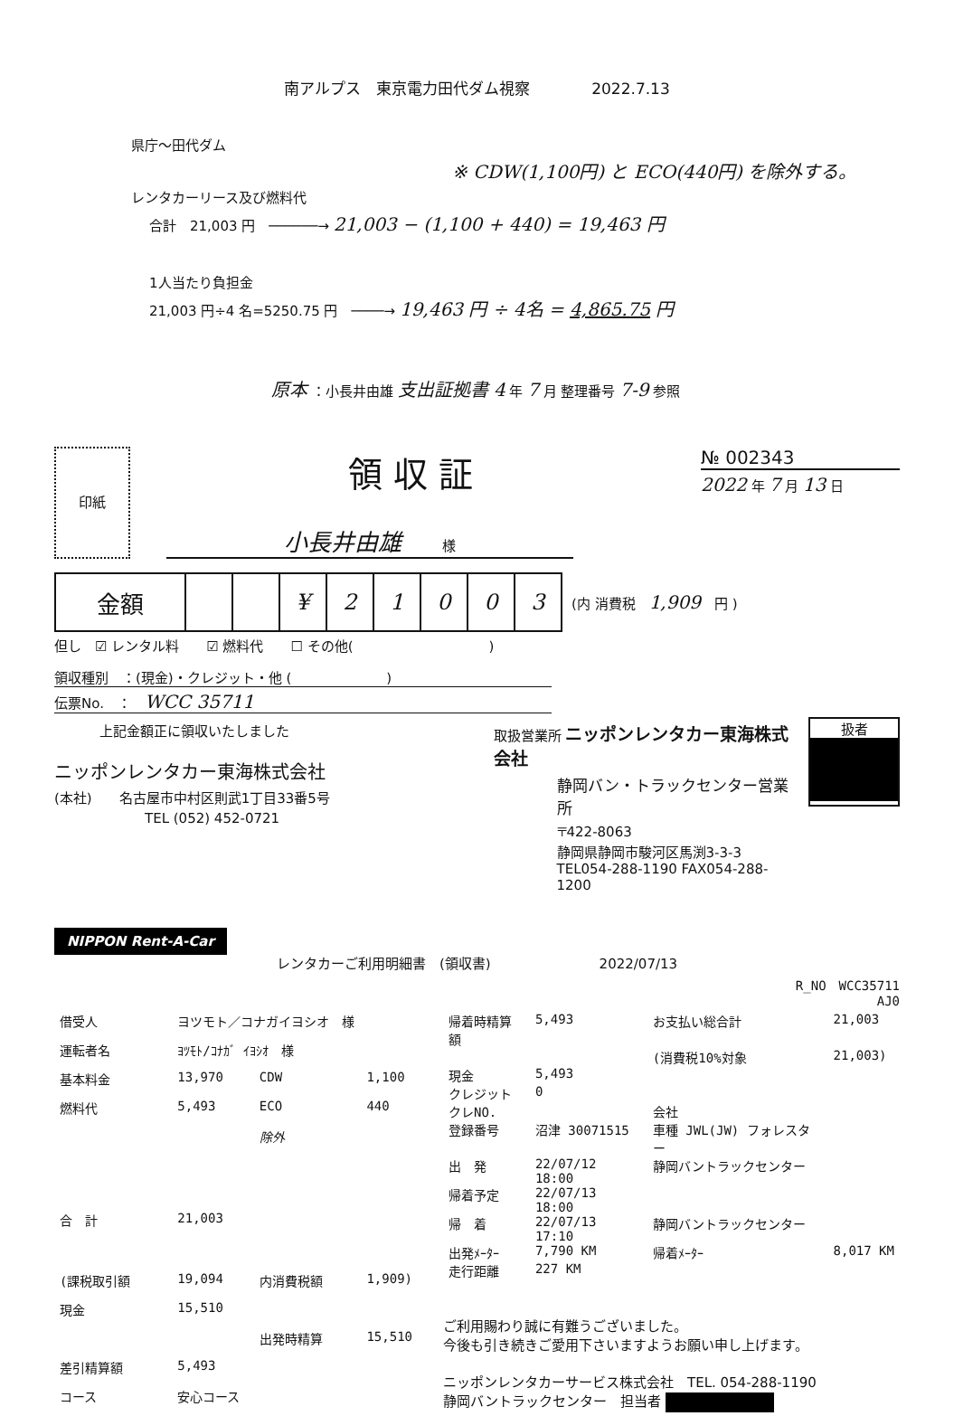南アルプス　東京電力田代ダム視察　　　　2022.7.13
県庁～田代ダム
※ CDW(1,100円) と ECO(440円) を除外する。
レンタカーリース及び燃料代
合計　21,003 円　──────→ 21,003 − (1,100 + 440) = 19,463 円
1人当たり負担金
21,003 円÷4 名=5250.75 円　────→ 19,463 円 ÷ 4名 = 4,865.75 円
原本 ：小長井由雄 支出証拠書 4 年 7 月 整理番号 7-9 参照
印紙
領収証
小長井由雄　　　様
№ 002343
2022 年 7 月 13 日
| 金額 | | | ¥ | 2 | 1 | 0 | 0 | 3 |
(内 消費税　1,909　円 )
但し　☑ レンタル料　　☑ 燃料代　　☐ その他(　　　　　　　　　　)
領収種別　：(現金)・クレジット・他 (　　　　　　　)
伝票No.　：　WCC 35711
上記金額正に領収いたしました
ニッポンレンタカー東海株式会社
(本社)　　名古屋市中村区則武1丁目33番5号
TEL (052) 452-0721
取扱営業所 ニッポンレンタカー東海株式会社
静岡バン・トラックセンター営業所
〒422-8063
静岡県静岡市駿河区馬渕3-3-3
TEL054-288-1190 FAX054-288-1200
扱者
NIPPON Rent-A-Car
レンタカーご利用明細書　(領収書)　　　　　　　　2022/07/13
R_NO　WCC35711
AJ0
| 借受人 | ヨツモト／コナガイヨシオ 様 | | |
| 運転者名 | ﾖﾂﾓﾄ/ｺﾅｶﾞ ｲﾖｼｵ 様 | | |
| 基本料金 | 13,970 | CDW | 1,100 |
| 燃料代 | 5,493 | ECO | 440 |
| | | 除外 | |
| 合 計 | 21,003 | | |
| (課税取引額 | 19,094 | 内消費税額 | 1,909) |
| 現金 | 15,510 | | |
| | | 出発時精算 | 15,510 |
| 差引精算額 | 5,493 | | |
| コース | 安心コース | | |
| 帰着時精算額 | 5,493 | お支払い総合計 | 21,003 |
| | | (消費税10%対象 | 21,003) |
| 現金 | 5,493 | | |
| クレジット | 0 | | |
| クレNO. | | 会社 | |
| 登録番号 | 沼津 30071515 | 車種 JWL(JW) フォレスター | |
| 出 発 | 22/07/12 18:00 | 静岡バントラックセンター | |
| 帰着予定 | 22/07/13 18:00 | | |
| 帰 着 | 22/07/13 17:10 | 静岡バントラックセンター | |
| 出発ﾒｰﾀｰ | 7,790 KM | 帰着ﾒｰﾀｰ | 8,017 KM |
| 走行距離 | 227 KM | | |
ご利用賜わり誠に有難うございました。
今後も引き続きご愛用下さいますようお願い申し上げます。
ニッポンレンタカーサービス株式会社　TEL. 054-288-1190
静岡バントラックセンター　担当者